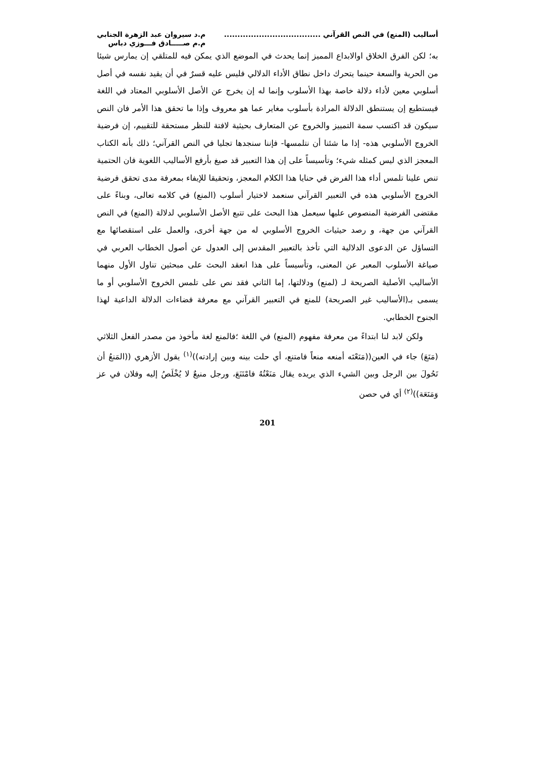أساليب (المنع) في النص القرآني ....................................
م.د سيروان عبد الزهرة الجنابي
م.م صـــــادق فـــوزي دباس
به؛ لكن الفرق الخلاق اوالابداع المميز إنما يحدث في الموضع الذي يمكن فيه للمتلقي إن يمارس شيئا من الحرية والسعة حينما يتحرك داخل نطاق الأداء الدلالي فليس عليه قسرٌ في أن يقيد نفسه في أصل أسلوبي معين لأداء دلالة خاصة بهذا الأسلوب وإنما له إن يخرج عن الأصل الأسلوبي المعتاد في اللغة فيستطيع إن يستنطق الدلالة المرادة بأسلوب مغاير عما هو معروف وإذا ما تحقق هذا الأمر فان النص سيكون قد اكتسب سمة التمييز والخروج عن المتعارف بحيثية لافتة للنظر مستحقة للتقييم، إن فرضية الخروج الأسلوبي هذه- إذا ما شئنا أن نتلمسها- فإننا سنجدها تجليا في النص القرآني؛ ذلك بأنه الكتاب المعجز الذي ليس كمثله شيء؛ وتأسيساً على إن هذا التعبير قد صيغ بأرفع الأساليب اللغوية فان الحتمية تنص علينا تلمس أداء هذا الفرض في حنايا هذا الكلام المعجز، وتحقيقا للإيفاء بمعرفة مدى تحقق فرضية الخروج الأسلوبي هذه في التعبير القرآني سنعمد لاختيار أسلوب (المنع) في كلامه تعالى، وبناءً على مقتضى الفرضية المنصوص عليها سيعمل هذا البحث على تتبع الأصل الأسلوبي لدلالة (المنع) في النص القرآني من جهة، و رصد حيثيات الخروج الأسلوبي له من جهة أخرى، والعمل على استقصائها مع التساؤل عن الدعوى الدلالية التي تأخذ بالتعبير المقدس إلى العدول عن أصول الخطاب العربي في صياغة الأسلوب المعبر عن المعنى، وتأسيساً على هذا انعقد البحث على مبحثين تناول الأول منهما الأساليب الأصلية الصريحة لـ (لمنع) ودلالتها، إما الثاني فقد نص على تلمس الخروج الأسلوبي أو ما يسمى بـ(الأساليب غير الصريحة) للمنع في التعبير القرآني مع معرفة فضاءات الدلالة الداعية لهذا الجنوح الخطابي.
ولكن لابد لنا ابتداءً من معرفة مفهوم (المنع) في اللغة ؛فالمنع لغة مأخوذ من مصدر الفعل الثلاثي (مَنَعَ) جاء في العين((مَنَعْتَه أمنعه منعاً فامتنع، أي حلت بينه وبين إرادته))<sup>(١)</sup> يقول الأزهري ((المَنعُ أن تَحُولَ بين الرجل وبين الشيء الذي يريده يقال مَنَعْتُهُ فامْتَنَعَ، ورجل منيعٌ لا يُخْلَصُ إليه وفلان في عز وَمَنَعَة))<sup>(٢)</sup> أي في حصن
201